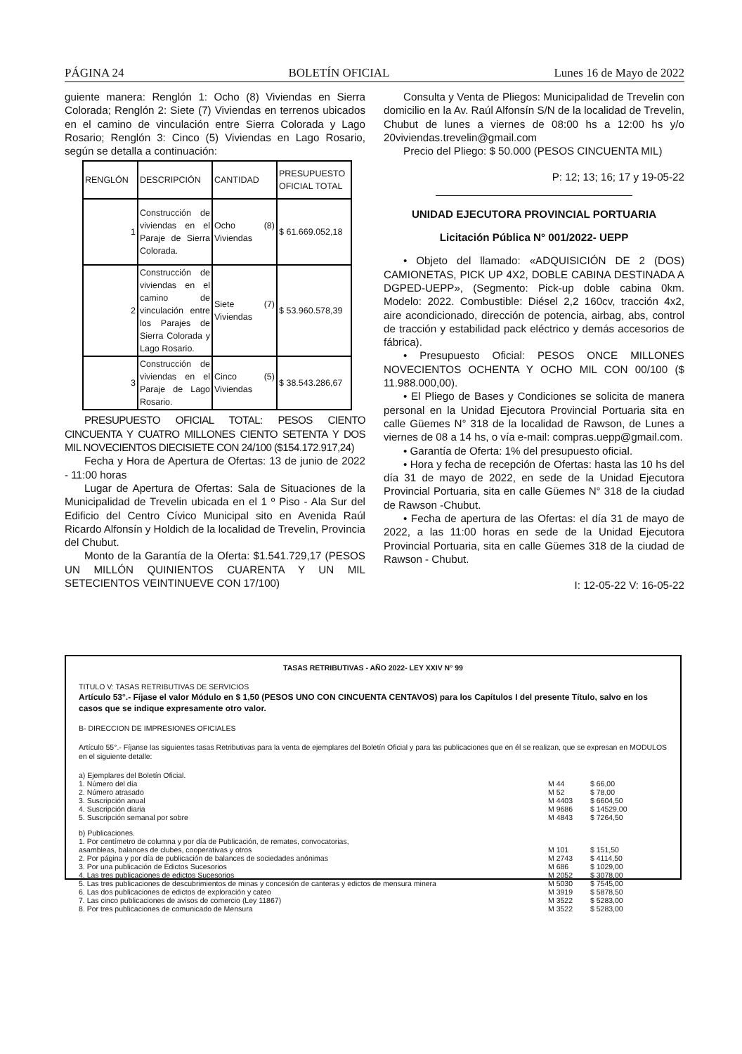PÁGINA 24 BOLETÍN OFICIAL Lunes 16 de Mayo de 2022
guiente manera: Renglón 1: Ocho (8) Viviendas en Sierra Colorada; Renglón 2: Siete (7) Viviendas en terrenos ubicados en el camino de vinculación entre Sierra Colorada y Lago Rosario; Renglón 3: Cinco (5) Viviendas en Lago Rosario, según se detalla a continuación:
| RENGLÓN | DESCRIPCIÓN | CANTIDAD | PRESUPUESTO OFICIAL TOTAL |
| 1 | Construcción de viviendas en el Paraje de Sierra Colorada. | Ocho (8) Viviendas | $ 61.669.052,18 |
| 2 | Construcción de viviendas en el camino de vinculación entre los Parajes de Sierra Colorada y Lago Rosario. | Siete (7) Viviendas | $ 53.960.578,39 |
| 3 | Construcción de viviendas en el Paraje de Lago Rosario. | Cinco (5) Viviendas | $ 38.543.286,67 |
PRESUPUESTO OFICIAL TOTAL: PESOS CIENTO CINCUENTA Y CUATRO MILLONES CIENTO SETENTA Y DOS MIL NOVECIENTOS DIECISIETE CON 24/100 ($154.172.917,24)
Fecha y Hora de Apertura de Ofertas: 13 de junio de 2022 - 11:00 horas
Lugar de Apertura de Ofertas: Sala de Situaciones de la Municipalidad de Trevelin ubicada en el 1 º Piso - Ala Sur del Edificio del Centro Cívico Municipal sito en Avenida Raúl Ricardo Alfonsín y Holdich de la localidad de Trevelin, Provincia del Chubut.
Monto de la Garantía de la Oferta: $1.541.729,17 (PESOS UN MILLÓN QUINIENTOS CUARENTA Y UN MIL SETECIENTOS VEINTINUEVE CON 17/100)
Consulta y Venta de Pliegos: Municipalidad de Trevelin con domicilio en la Av. Raúl Alfonsín S/N de la localidad de Trevelin, Chubut de lunes a viernes de 08:00 hs a 12:00 hs y/o 20viviendas.trevelin@gmail.com
Precio del Pliego: $ 50.000 (PESOS CINCUENTA MIL)
P: 12; 13; 16; 17 y 19-05-22
UNIDAD EJECUTORA PROVINCIAL PORTUARIA
Licitación Pública N° 001/2022- UEPP
• Objeto del llamado: «ADQUISICIÓN DE 2 (DOS) CAMIONETAS, PICK UP 4X2, DOBLE CABINA DESTINADA A DGPED-UEPP», (Segmento: Pick-up doble cabina 0km. Modelo: 2022. Combustible: Diésel 2,2 160cv, tracción 4x2, aire acondicionado, dirección de potencia, airbag, abs, control de tracción y estabilidad pack eléctrico y demás accesorios de fábrica).
• Presupuesto Oficial: PESOS ONCE MILLONES NOVECIENTOS OCHENTA Y OCHO MIL CON 00/100 ($ 11.988.000,00).
• El Pliego de Bases y Condiciones se solicita de manera personal en la Unidad Ejecutora Provincial Portuaria sita en calle Güemes N° 318 de la localidad de Rawson, de Lunes a viernes de 08 a 14 hs, o vía e-mail: compras.uepp@gmail.com.
• Garantía de Oferta: 1% del presupuesto oficial.
• Hora y fecha de recepción de Ofertas: hasta las 10 hs del día 31 de mayo de 2022, en sede de la Unidad Ejecutora Provincial Portuaria, sita en calle Güemes N° 318 de la ciudad de Rawson -Chubut.
• Fecha de apertura de las Ofertas: el día 31 de mayo de 2022, a las 11:00 horas en sede de la Unidad Ejecutora Provincial Portuaria, sita en calle Güemes 318 de la ciudad de Rawson - Chubut.
I: 12-05-22 V: 16-05-22
TASAS RETRIBUTIVAS - AÑO 2022- LEY XXIV N° 99
TITULO V: TASAS RETRIBUTIVAS DE SERVICIOS
Artículo 53°.- Fíjase el valor Módulo en $ 1,50 (PESOS UNO CON CINCUENTA CENTAVOS) para los Capítulos I del presente Título, salvo en los casos que se indique expresamente otro valor.
B- DIRECCION DE IMPRESIONES OFICIALES
Artículo 55°.- Fíjanse las siguientes tasas Retributivas para la venta de ejemplares del Boletín Oficial y para las publicaciones que en él se realizan, que se expresan en MODULOS en el siguiente detalle:
| a) Ejemplares del Boletín Oficial. | | |
| 1. Número del día | M 44 | $ 66,00 |
| 2. Número atrasado | M 52 | $ 78,00 |
| 3. Suscripción anual | M 4403 | $ 6604,50 |
| 4. Suscripción diaria | M 9686 | $ 14529,00 |
| 5. Suscripción semanal por sobre | M 4843 | $ 7264,50 |
| b) Publicaciones. | | |
| 1. Por centímetro de columna y por día de Publicación, de remates, convocatorias, asambleas, balances de clubes, cooperativas y otros | M 101 | $ 151,50 |
| 2. Por página y por día de publicación de balances de sociedades anónimas | M 2743 | $ 4114,50 |
| 3. Por una publicación de Edictos Sucesorios | M 686 | $ 1029,00 |
| 4. Las tres publicaciones de edictos Sucesorios | M 2052 | $ 3078,00 |
| 5. Las tres publicaciones de descubrimientos de minas y concesión de canteras y edictos de mensura minera | M 5030 | $ 7545,00 |
| 6. Las dos publicaciones de edictos de exploración y cateo | M 3919 | $ 5878,50 |
| 7. Las cinco publicaciones de avisos de comercio (Ley 11867) | M 3522 | $ 5283,00 |
| 8. Por tres publicaciones de comunicado de Mensura | M 3522 | $ 5283,00 |